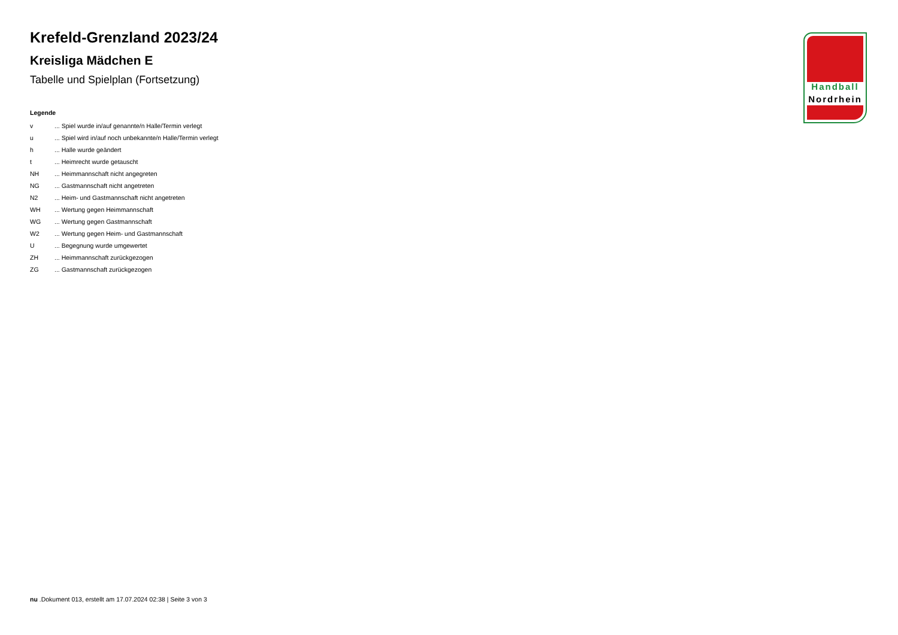Krefeld-Grenzland 2023/24
Kreisliga Mädchen E
Tabelle und Spielplan (Fortsetzung)
Legende
| v | ... Spiel wurde in/auf genannte/n Halle/Termin verlegt |
| u | ... Spiel wird in/auf noch unbekannte/n Halle/Termin verlegt |
| h | ... Halle wurde geändert |
| t | ... Heimrecht wurde getauscht |
| NH | ... Heimmannschaft nicht angegreten |
| NG | ... Gastmannschaft nicht angetreten |
| N2 | ... Heim- und Gastmannschaft nicht angetreten |
| WH | ... Wertung gegen Heimmannschaft |
| WG | ... Wertung gegen Gastmannschaft |
| W2 | ... Wertung gegen Heim- und Gastmannschaft |
| U | ... Begegnung wurde umgewertet |
| ZH | ... Heimmannschaft zurückgezogen |
| ZG | ... Gastmannschaft zurückgezogen |
Handball
Nordrhein
nu .Dokument 013, erstellt am 17.07.2024 02:38 | Seite 3 von 3